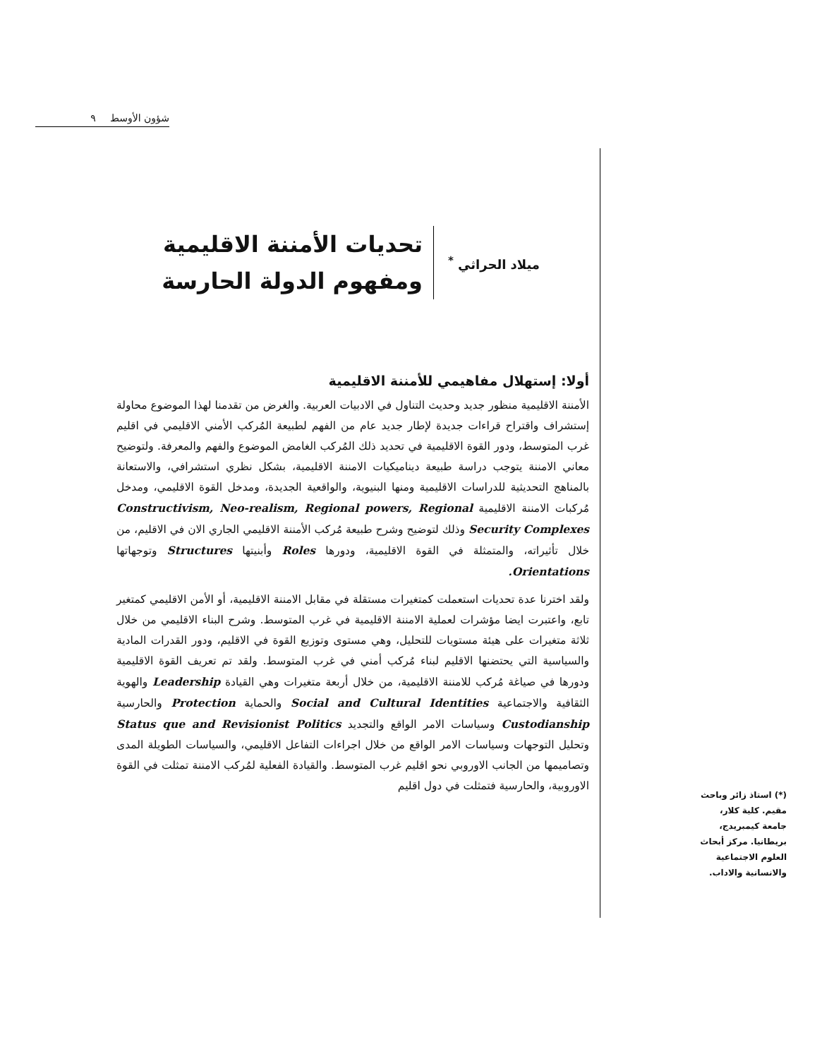٩ شؤون الأوسط
ميلاد الحراثي <sup>*</sup>
تحديات الأمننة الاقليمية
ومفهوم الدولة الحارسة
أولا: إستهلال مفاهيمي للأمننة الاقليمية
الأمننة الاقليمية منظور جديد وحديث التناول في الادبيات العربية. والغرض من تقدمنا لهذا الموضوع محاولة إستشراف واقتراح قراءات جديدة لإطار جديد عام من الفهم لطبيعة المُركب الأمني الاقليمي في اقليم غرب المتوسط، ودور القوة الاقليمية في تحديد ذلك المُركب الغامض الموضوع والفهم والمعرفة. ولتوضيح معاني الامننة يتوجب دراسة طبيعة ديناميكيات الامننة الاقليمية، بشكل نظري استشرافي، والاستعانة بالمناهج التحديثية للدراسات الاقليمية ومنها البنيوية، والواقعية الجديدة، ومدخل القوة الاقليمي، ومدخل مُركبات الامننة الاقليمية Constructivism, Neo-realism, Regional powers, Regional Security Complexes وذلك لتوضيح وشرح طبيعة مُركب الأمننة الاقليمي الجاري الان في الاقليم، من خلال تأثيراته، والمتمثلة في القوة الاقليمية، ودورها Roles وأبنيتها Structures وتوجهاتها Orientations.
ولقد اخترنا عدة تحديات استعملت كمتغيرات مستقلة في مقابل الامننة الاقليمية، أو الأمن الاقليمي كمتغير تابع، واعتبرت ايضا مؤشرات لعملية الامننة الاقليمية في غرب المتوسط. وشرح البناء الاقليمي من خلال ثلاثة متغيرات على هيئة مستويات للتحليل، وهي مستوى وتوزيع القوة في الاقليم، ودور القدرات المادية والسياسية التي يحتضنها الاقليم لبناء مُركب أمني في غرب المتوسط. ولقد تم تعريف القوة الاقليمية ودورها في صياغة مُركب للامننة الاقليمية، من خلال أربعة متغيرات وهي القيادة Leadership والهوية الثقافية والاجتماعية Social and Cultural Identities والحماية Protection والحارسية Custodianship وسياسات الامر الواقع والتجديد Status que and Revisionist Politics وتحليل التوجهات وسياسات الامر الواقع من خلال اجراءات التفاعل الاقليمي، والسياسات الطويلة المدى وتصاميمها من الجانب الاوروبي نحو اقليم غرب المتوسط. والقيادة الفعلية لمُركب الامننة تمثلت في القوة الاوروبية، والحارسية فتمثلت في دول اقليم
(*) استاذ زائر وباحث مقيم. كلية كلار، جامعة كيمبريدج، بريطانيا. مركز أبحاث العلوم الاجتماعية والانسانية والاداب.